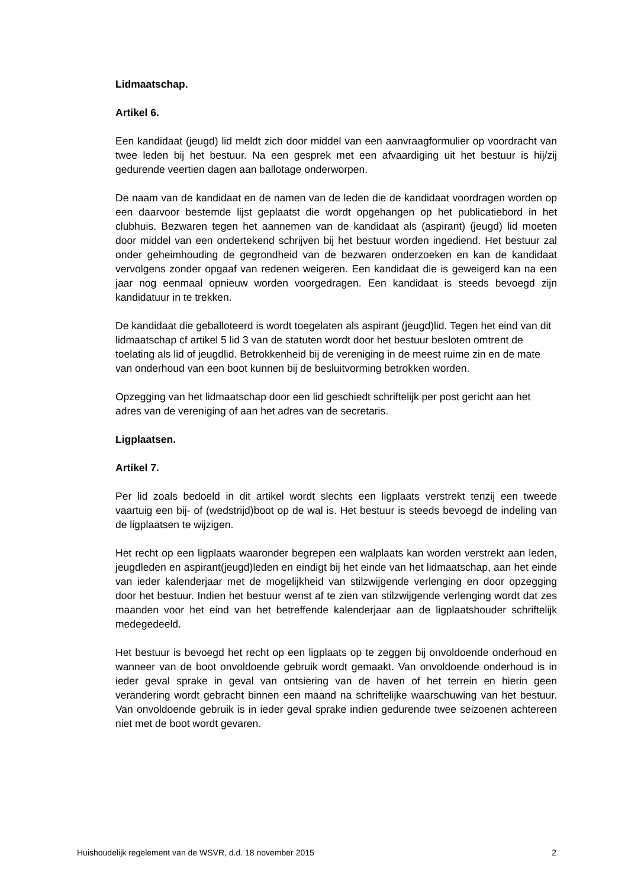Lidmaatschap.
Artikel 6.
Een kandidaat (jeugd) lid meldt zich door middel van een aanvraagformulier op voordracht van twee leden bij het bestuur. Na een gesprek met een afvaardiging uit het bestuur is hij/zij gedurende veertien dagen aan ballotage onderworpen.
De naam van de kandidaat en de namen van de leden die de kandidaat voordragen worden op een daarvoor bestemde lijst geplaatst die wordt opgehangen op het publicatiebord in het clubhuis. Bezwaren tegen het aannemen van de kandidaat als (aspirant) (jeugd) lid moeten door middel van een ondertekend schrijven bij het bestuur worden ingediend. Het bestuur zal onder geheimhouding de gegrondheid van de bezwaren onderzoeken en kan de kandidaat vervolgens zonder opgaaf van redenen weigeren. Een kandidaat die is geweigerd kan na een jaar nog eenmaal opnieuw worden voorgedragen. Een kandidaat is steeds bevoegd zijn kandidatuur in te trekken.
De kandidaat die geballoteerd is wordt toegelaten als aspirant (jeugd)lid. Tegen het eind van dit lidmaatschap cf artikel 5 lid 3 van de statuten wordt door het bestuur besloten omtrent de toelating als lid of jeugdlid. Betrokkenheid bij de vereniging in de meest ruime zin en de mate van onderhoud van een boot kunnen bij de besluitvorming betrokken worden.
Opzegging van het lidmaatschap door een lid geschiedt schriftelijk per post gericht aan het adres van de vereniging of aan het adres van de secretaris.
Ligplaatsen.
Artikel 7.
Per lid zoals bedoeld in dit artikel wordt slechts een ligplaats verstrekt tenzij een tweede vaartuig een bij- of (wedstrijd)boot op de wal is. Het bestuur is steeds bevoegd de indeling van de ligplaatsen te wijzigen.
Het recht op een ligplaats waaronder begrepen een walplaats kan worden verstrekt aan leden, jeugdleden en aspirant(jeugd)leden en eindigt bij het einde van het lidmaatschap, aan het einde van ieder kalenderjaar met de mogelijkheid van stilzwijgende verlenging en door opzegging door het bestuur. Indien het bestuur wenst af te zien van stilzwijgende verlenging wordt dat zes maanden voor het eind van het betreffende kalenderjaar aan de ligplaatshouder schriftelijk medegedeeld.
Het bestuur is bevoegd het recht op een ligplaats op te zeggen bij onvoldoende onderhoud en wanneer van de boot onvoldoende gebruik wordt gemaakt. Van onvoldoende onderhoud is in ieder geval sprake in geval van ontsiering van de haven of het terrein en hierin geen verandering wordt gebracht binnen een maand na schriftelijke waarschuwing van het bestuur. Van onvoldoende gebruik is in ieder geval sprake indien gedurende twee seizoenen achtereen niet met de boot wordt gevaren.
Huishoudelijk regelement van de WSVR, d.d. 18 november 2015 2